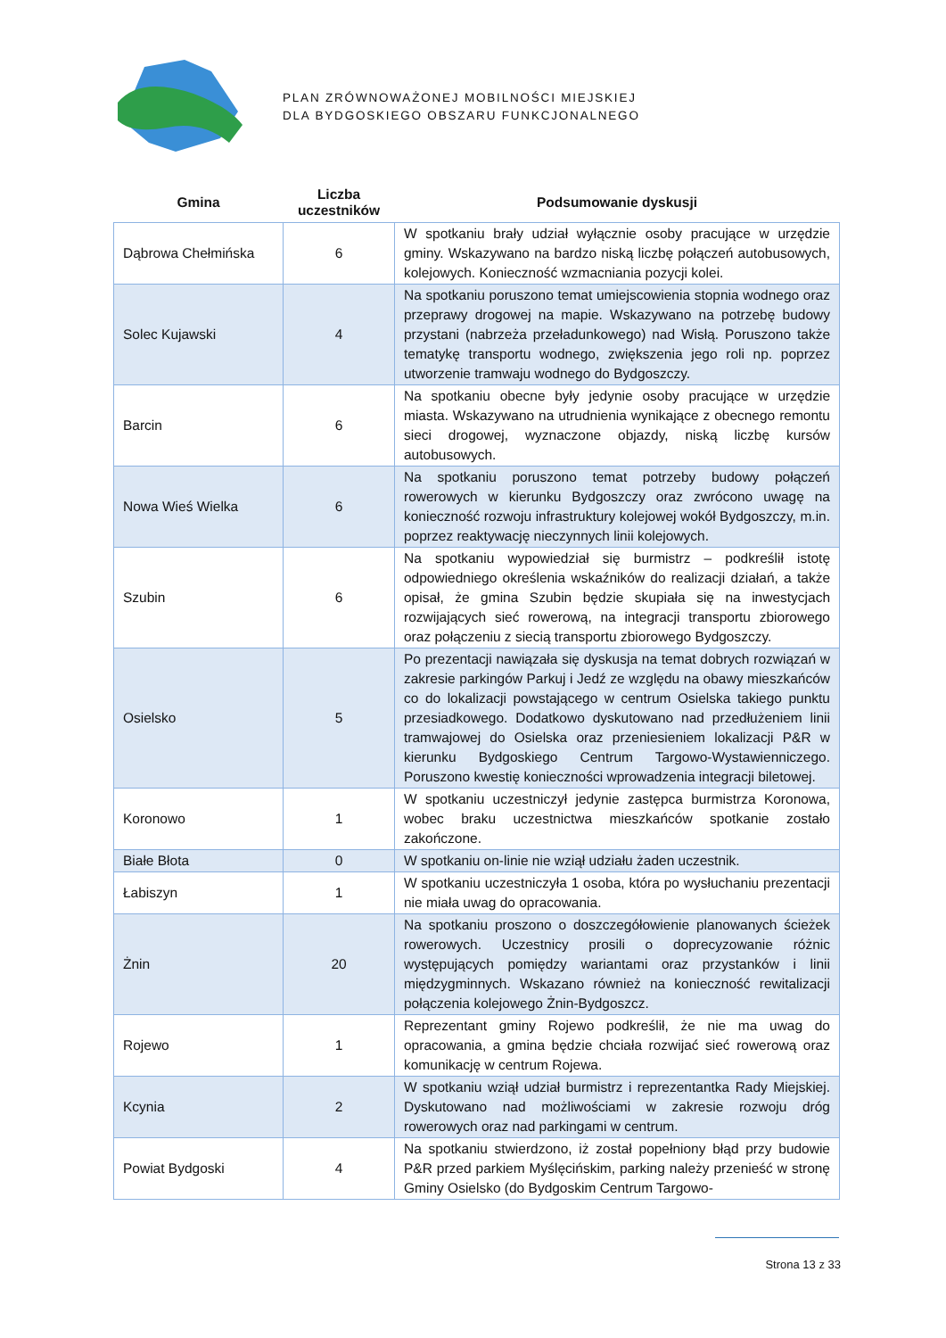PLAN ZRÓWNOWAŻONEJ MOBILNOŚCI MIEJSKIEJ
DLA BYDGOSKIEGO OBSZARU FUNKCJONALNEGO
| Gmina | Liczba uczestników | Podsumowanie dyskusji |
| --- | --- | --- |
| Dąbrowa Chełmińska | 6 | W spotkaniu brały udział wyłącznie osoby pracujące w urzędzie gminy. Wskazywano na bardzo niską liczbę połączeń autobusowych, kolejowych. Konieczność wzmacniania pozycji kolei. |
| Solec Kujawski | 4 | Na spotkaniu poruszono temat umiejscowienia stopnia wodnego oraz przeprawy drogowej na mapie. Wskazywano na potrzebę budowy przystani (nabrzeża przeładunkowego) nad Wisłą. Poruszono także tematykę transportu wodnego, zwiększenia jego roli np. poprzez utworzenie tramwaju wodnego do Bydgoszczy. |
| Barcin | 6 | Na spotkaniu obecne były jedynie osoby pracujące w urzędzie miasta. Wskazywano na utrudnienia wynikające z obecnego remontu sieci drogowej, wyznaczone objazdy, niską liczbę kursów autobusowych. |
| Nowa Wieś Wielka | 6 | Na spotkaniu poruszono temat potrzeby budowy połączeń rowerowych w kierunku Bydgoszczy oraz zwrócono uwagę na konieczność rozwoju infrastruktury kolejowej wokół Bydgoszczy, m.in. poprzez reaktywację nieczynnych linii kolejowych. |
| Szubin | 6 | Na spotkaniu wypowiedział się burmistrz – podkreślił istotę odpowiedniego określenia wskaźników do realizacji działań, a także opisał, że gmina Szubin będzie skupiała się na inwestycjach rozwijających sieć rowerową, na integracji transportu zbiorowego oraz połączeniu z siecią transportu zbiorowego Bydgoszczy. |
| Osielsko | 5 | Po prezentacji nawiązała się dyskusja na temat dobrych rozwiązań w zakresie parkingów Parkuj i Jedź ze względu na obawy mieszkańców co do lokalizacji powstającego w centrum Osielska takiego punktu przesiadkowego. Dodatkowo dyskutowano nad przedłużeniem linii tramwajowej do Osielska oraz przeniesieniem lokalizacji P&R w kierunku Bydgoskiego Centrum Targowo-Wystawienniczego. Poruszono kwestię konieczności wprowadzenia integracji biletowej. |
| Koronowo | 1 | W spotkaniu uczestniczył jedynie zastępca burmistrza Koronowa, wobec braku uczestnictwa mieszkańców spotkanie zostało zakończone. |
| Białe Błota | 0 | W spotkaniu on-linie nie wziął udziału żaden uczestnik. |
| Łabiszyn | 1 | W spotkaniu uczestniczyła 1 osoba, która po wysłuchaniu prezentacji nie miała uwag do opracowania. |
| Żnin | 20 | Na spotkaniu proszono o doszczegółowienie planowanych ścieżek rowerowych. Uczestnicy prosili o doprecyzowanie różnic występujących pomiędzy wariantami oraz przystanków i linii międzygminnych. Wskazano również na konieczność rewitalizacji połączenia kolejowego Żnin-Bydgoszcz. |
| Rojewo | 1 | Reprezentant gminy Rojewo podkreślił, że nie ma uwag do opracowania, a gmina będzie chciała rozwijać sieć rowerową oraz komunikację w centrum Rojewa. |
| Kcynia | 2 | W spotkaniu wziął udział burmistrz i reprezentantka Rady Miejskiej. Dyskutowano nad możliwościami w zakresie rozwoju dróg rowerowych oraz nad parkingami w centrum. |
| Powiat Bydgoski | 4 | Na spotkaniu stwierdzono, iż został popełniony błąd przy budowie P&R przed parkiem Myślęcińskim, parking należy przenieść w stronę Gminy Osielsko (do Bydgoskim Centrum Targowo- |
Strona 13 z 33